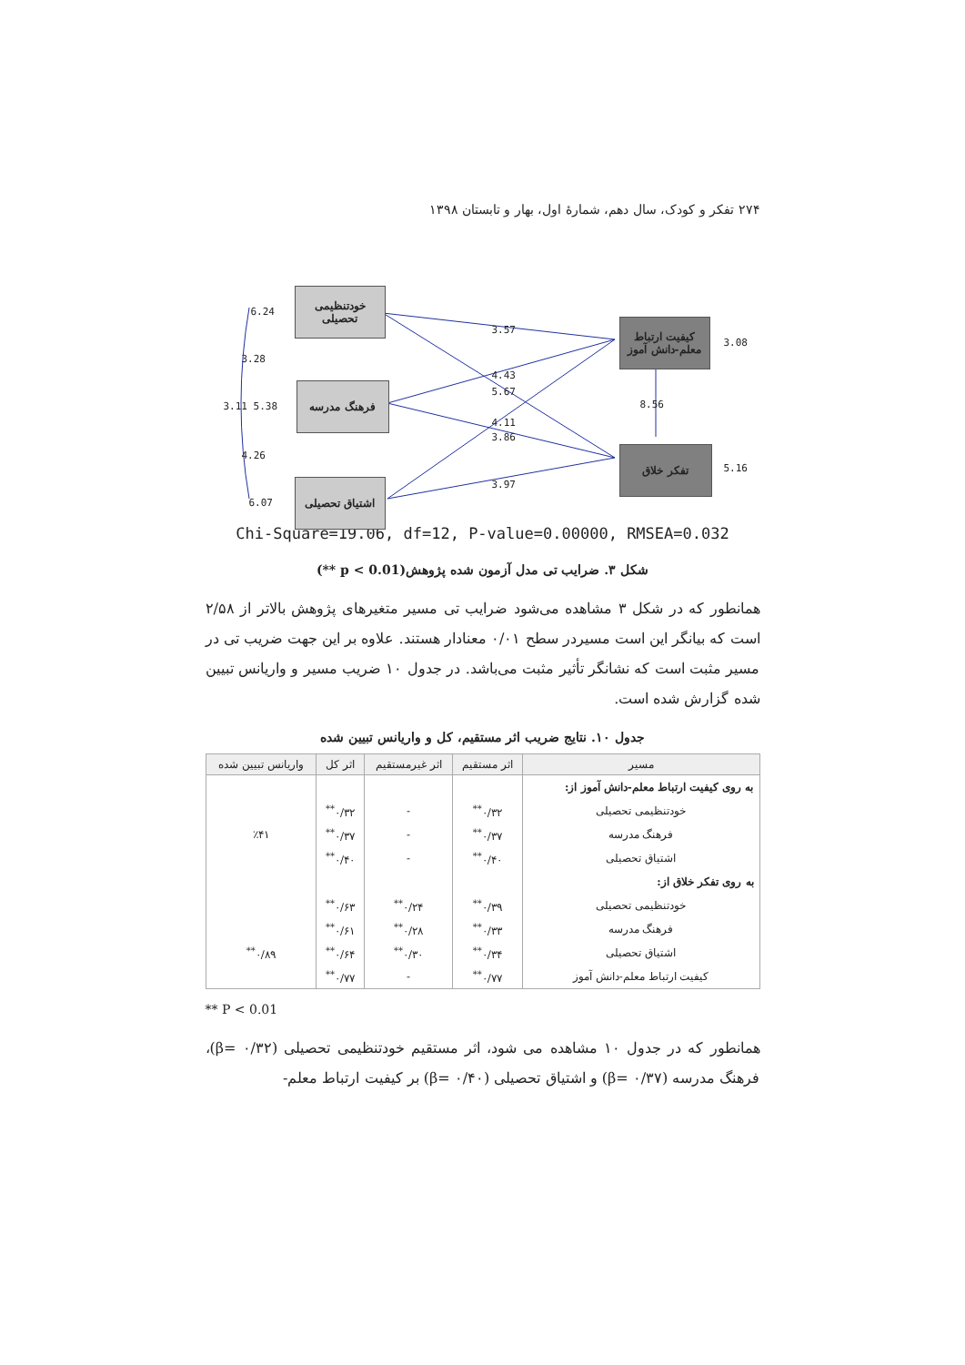۲۷۴ تفکر و کودک، سال دهم، شمارهٔ اول، بهار و تابستان ۱۳۹۸
خودتنظیمی تحصیلی
فرهنگ مدرسه
اشتیاق تحصیلی
کیفیت ارتباط معلم-دانش آموز
تفکر خلاق
6.24
3.28
3.11 5.38
4.26
6.07
3.57
4.43
5.67
4.11
3.86
3.97
8.56
3.08
5.16
Chi-Square=19.06, df=12, P-value=0.00000, RMSEA=0.032
شکل ۳. ضرایب تی مدل آزمون شده پژوهش(p < 0.01 **)
همانطور که در شکل ۳ مشاهده می‌شود ضرایب تی مسیر متغیرهای پژوهش بالاتر از ۲/۵۸ است که بیانگر این است مسیردر سطح ۰/۰۱ معنادار هستند. علاوه بر این جهت ضریب تی در مسیر مثبت است که نشانگر تأثیر مثبت می‌باشد. در جدول ۱۰ ضریب مسیر و واریانس تبیین شده گزارش شده است.
جدول ۱۰. نتایج ضریب اثر مستقیم، کل و واریانس تبیین شده
| مسیر | اثر مستقیم | اثر غیرمستقیم | اثر کل | واریانس تبیین شده |
| --- | --- | --- | --- | --- |
| به روی کیفیت ارتباط معلم-دانش آموز از: | | | | |
| خودتنظیمی تحصیلی | ۰/۳۲<sup>**</sup> | - | ۰/۳۲<sup>**</sup> | |
| فرهنگ مدرسه | ۰/۳۷<sup>**</sup> | - | ۰/۳۷<sup>**</sup> | ٪۴۱ |
| اشتیاق تحصیلی | ۰/۴۰<sup>**</sup> | - | ۰/۴۰<sup>**</sup> | |
| به روی تفکر خلاق از: | | | | |
| خودتنظیمی تحصیلی | ۰/۳۹<sup>**</sup> | ۰/۲۴<sup>**</sup> | ۰/۶۳<sup>**</sup> | |
| فرهنگ مدرسه | ۰/۳۳<sup>**</sup> | ۰/۲۸<sup>**</sup> | ۰/۶۱<sup>**</sup> | |
| اشتیاق تحصیلی | ۰/۳۴<sup>**</sup> | ۰/۳۰<sup>**</sup> | ۰/۶۴<sup>**</sup> | ۰/۸۹<sup>**</sup> |
| کیفیت ارتباط معلم-دانش آموز | ۰/۷۷<sup>**</sup> | - | ۰/۷۷<sup>**</sup> | |
** P < 0.01
همانطور که در جدول ۱۰ مشاهده می شود، اثر مستقیم خودتنظیمی تحصیلی (۰/۳۲ =β)، فرهنگ مدرسه (۰/۳۷ =β) و اشتیاق تحصیلی (۰/۴۰ =β) بر کیفیت ارتباط معلم-